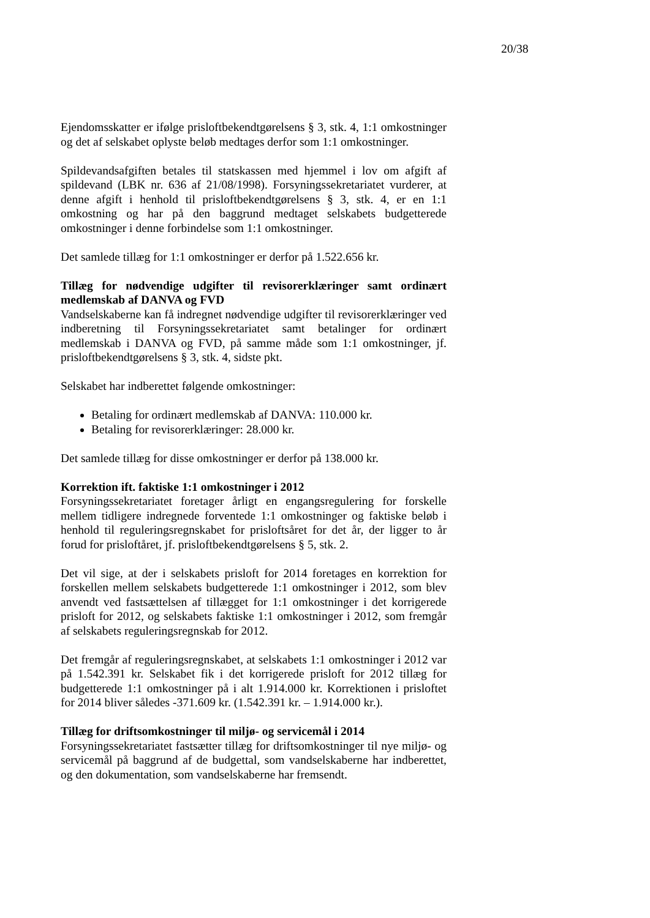20/38
Ejendomsskatter er ifølge prisloftbekendtgørelsens § 3, stk. 4, 1:1 omkostninger og det af selskabet oplyste beløb medtages derfor som 1:1 omkostninger.
Spildevandsafgiften betales til statskassen med hjemmel i lov om afgift af spildevand (LBK nr. 636 af 21/08/1998). Forsyningssekretariatet vurderer, at denne afgift i henhold til prisloftbekendtgørelsens § 3, stk. 4, er en 1:1 omkostning og har på den baggrund medtaget selskabets budgetterede omkostninger i denne forbindelse som 1:1 omkostninger.
Det samlede tillæg for 1:1 omkostninger er derfor på 1.522.656 kr.
Tillæg for nødvendige udgifter til revisorerklæringer samt ordinært medlemskab af DANVA og FVD
Vandselskaberne kan få indregnet nødvendige udgifter til revisorerklæringer ved indberetning til Forsyningssekretariatet samt betalinger for ordinært medlemskab i DANVA og FVD, på samme måde som 1:1 omkostninger, jf. prisloftbekendtgørelsens § 3, stk. 4, sidste pkt.
Selskabet har indberettet følgende omkostninger:
Betaling for ordinært medlemskab af DANVA: 110.000 kr.
Betaling for revisorerklæringer: 28.000 kr.
Det samlede tillæg for disse omkostninger er derfor på 138.000 kr.
Korrektion ift. faktiske 1:1 omkostninger i 2012
Forsyningssekretariatet foretager årligt en engangsregulering for forskelle mellem tidligere indregnede forventede 1:1 omkostninger og faktiske beløb i henhold til reguleringsregnskabet for prisloftsåret for det år, der ligger to år forud for prisloftåret, jf. prisloftbekendtgørelsens § 5, stk. 2.
Det vil sige, at der i selskabets prisloft for 2014 foretages en korrektion for forskellen mellem selskabets budgetterede 1:1 omkostninger i 2012, som blev anvendt ved fastsættelsen af tillægget for 1:1 omkostninger i det korrigerede prisloft for 2012, og selskabets faktiske 1:1 omkostninger i 2012, som fremgår af selskabets reguleringsregnskab for 2012.
Det fremgår af reguleringsregnskabet, at selskabets 1:1 omkostninger i 2012 var på 1.542.391 kr. Selskabet fik i det korrigerede prisloft for 2012 tillæg for budgetterede 1:1 omkostninger på i alt 1.914.000 kr. Korrektionen i prisloftet for 2014 bliver således -371.609 kr. (1.542.391 kr. – 1.914.000 kr.).
Tillæg for driftsomkostninger til miljø- og servicemål i 2014
Forsyningssekretariatet fastsætter tillæg for driftsomkostninger til nye miljø- og servicemål på baggrund af de budgettal, som vandselskaberne har indberettet, og den dokumentation, som vandselskaberne har fremsendt.